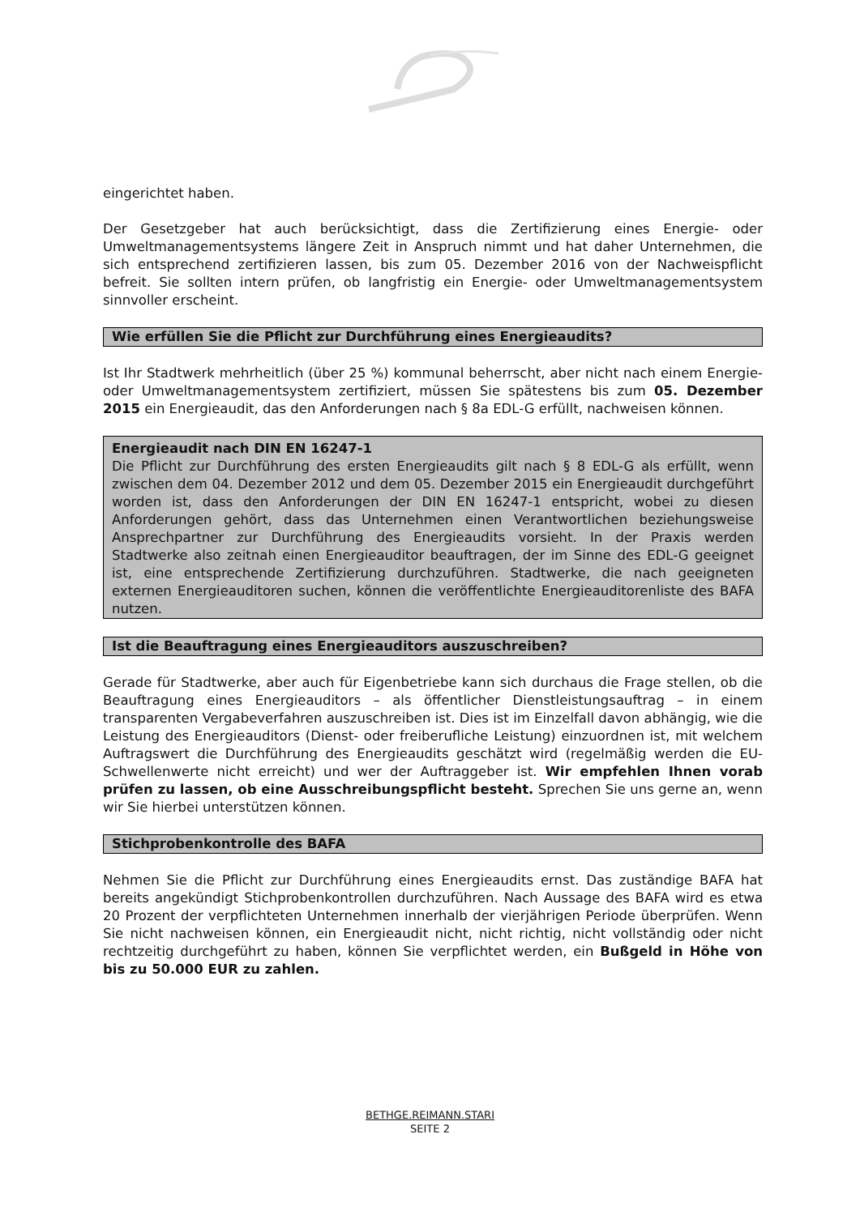eingerichtet haben.
Der Gesetzgeber hat auch berücksichtigt, dass die Zertifizierung eines Energie- oder Umweltmanagementsystems längere Zeit in Anspruch nimmt und hat daher Unternehmen, die sich entsprechend zertifizieren lassen, bis zum 05. Dezember 2016 von der Nachweispflicht befreit. Sie sollten intern prüfen, ob langfristig ein Energie- oder Umweltmanagementsystem sinnvoller erscheint.
Wie erfüllen Sie die Pflicht zur Durchführung eines Energieaudits?
Ist Ihr Stadtwerk mehrheitlich (über 25 %) kommunal beherrscht, aber nicht nach einem Energie- oder Umweltmanagementsystem zertifiziert, müssen Sie spätestens bis zum 05. Dezember 2015 ein Energieaudit, das den Anforderungen nach § 8a EDL-G erfüllt, nachweisen können.
Energieaudit nach DIN EN 16247-1
Die Pflicht zur Durchführung des ersten Energieaudits gilt nach § 8 EDL-G als erfüllt, wenn zwischen dem 04. Dezember 2012 und dem 05. Dezember 2015 ein Energieaudit durchgeführt worden ist, dass den Anforderungen der DIN EN 16247-1 entspricht, wobei zu diesen Anforderungen gehört, dass das Unternehmen einen Verantwortlichen beziehungsweise Ansprechpartner zur Durchführung des Energieaudits vorsieht. In der Praxis werden Stadtwerke also zeitnah einen Energieauditor beauftragen, der im Sinne des EDL-G geeignet ist, eine entsprechende Zertifizierung durchzuführen. Stadtwerke, die nach geeigneten externen Energieauditoren suchen, können die veröffentlichte Energieauditorenliste des BAFA nutzen.
Ist die Beauftragung eines Energieauditors auszuschreiben?
Gerade für Stadtwerke, aber auch für Eigenbetriebe kann sich durchaus die Frage stellen, ob die Beauftragung eines Energieauditors – als öffentlicher Dienstleistungsauftrag – in einem transparenten Vergabeverfahren auszuschreiben ist. Dies ist im Einzelfall davon abhängig, wie die Leistung des Energieauditors (Dienst- oder freiberufliche Leistung) einzuordnen ist, mit welchem Auftragswert die Durchführung des Energieaudits geschätzt wird (regelmäßig werden die EU-Schwellenwerte nicht erreicht) und wer der Auftraggeber ist. Wir empfehlen Ihnen vorab prüfen zu lassen, ob eine Ausschreibungspflicht besteht. Sprechen Sie uns gerne an, wenn wir Sie hierbei unterstützen können.
Stichprobenkontrolle des BAFA
Nehmen Sie die Pflicht zur Durchführung eines Energieaudits ernst. Das zuständige BAFA hat bereits angekündigt Stichprobenkontrollen durchzuführen. Nach Aussage des BAFA wird es etwa 20 Prozent der verpflichteten Unternehmen innerhalb der vierjährigen Periode überprüfen. Wenn Sie nicht nachweisen können, ein Energieaudit nicht, nicht richtig, nicht vollständig oder nicht rechtzeitig durchgeführt zu haben, können Sie verpflichtet werden, ein Bußgeld in Höhe von bis zu 50.000 EUR zu zahlen.
BETHGE.REIMANN.STARI
SEITE 2